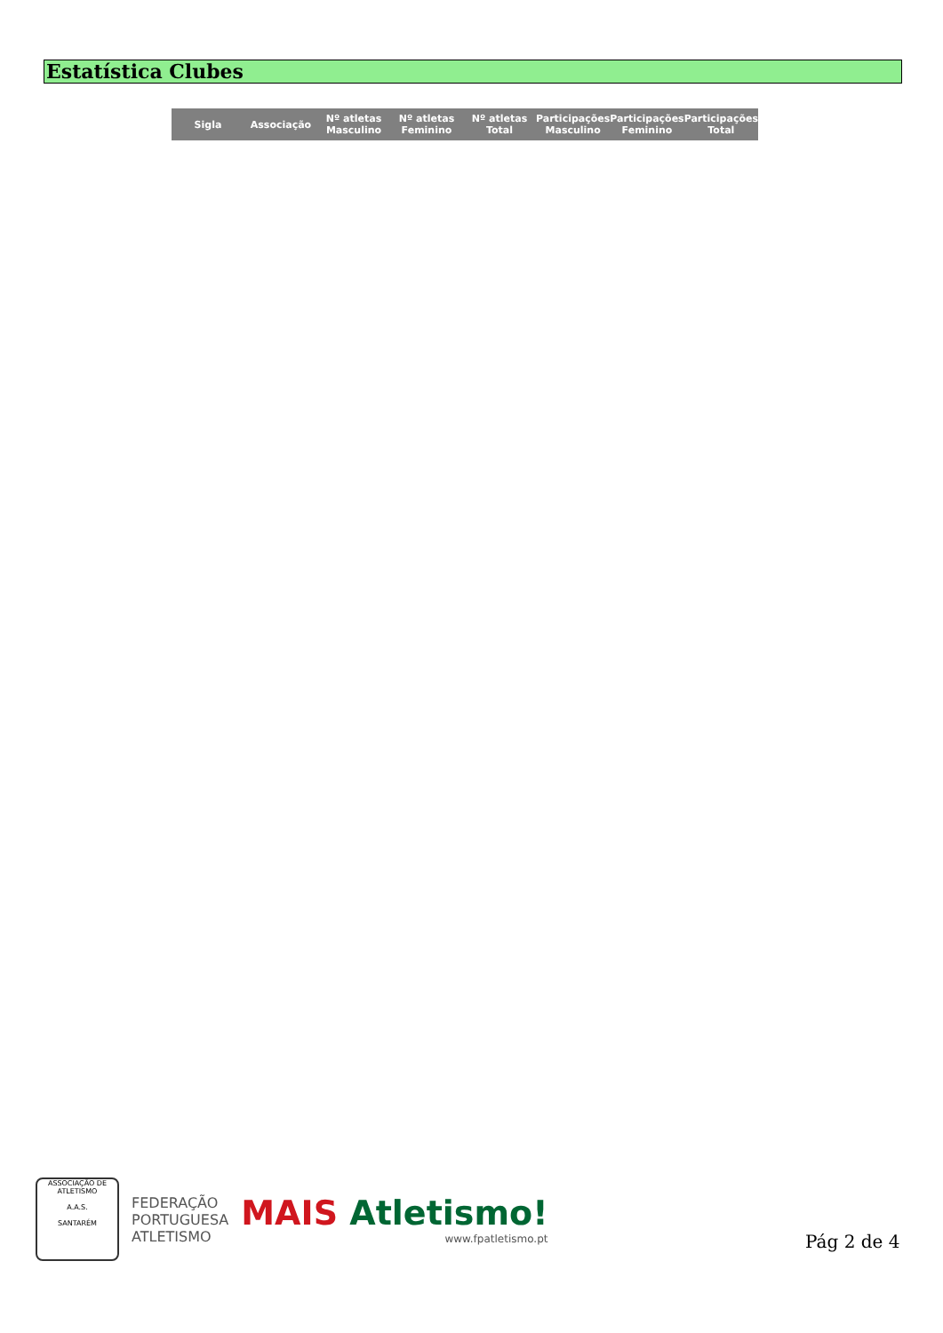Estatística Clubes
| Sigla | Associação | Nº atletas Masculino | Nº atletas Feminino | Nº atletas Total | Participações Masculino | Participações Feminino | Participações Total |
| --- | --- | --- | --- | --- | --- | --- | --- |
ASSOCIAÇÃO DE ATLETISMO
A.A.S.
SANTARÉM
FEDERAÇÃO
PORTUGUESA
ATLETISMO
MAIS Atletismo!
www.fpatletismo.pt
Pág 2 de 4